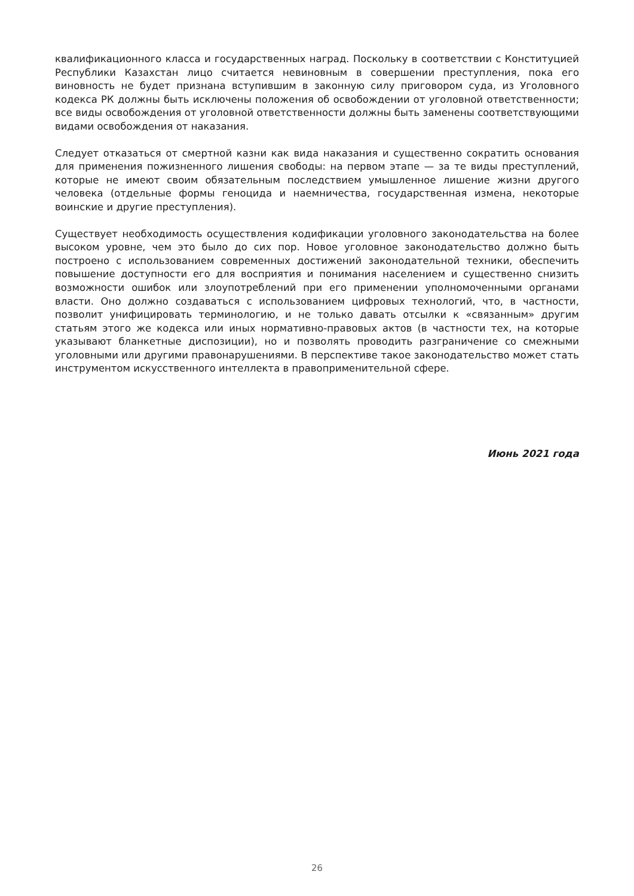квалификационного класса и государственных наград. Поскольку в соответствии с Конституцией Республики Казахстан лицо считается невиновным в совершении преступления, пока его виновность не будет признана вступившим в законную силу приговором суда, из Уголовного кодекса РК должны быть исключены положения об освобождении от уголовной ответственности; все виды освобождения от уголовной ответственности должны быть заменены соответствующими видами освобождения от наказания.
Следует отказаться от смертной казни как вида наказания и существенно сократить основания для применения пожизненного лишения свободы: на первом этапе — за те виды преступлений, которые не имеют своим обязательным последствием умышленное лишение жизни другого человека (отдельные формы геноцида и наемничества, государственная измена, некоторые воинские и другие преступления).
Существует необходимость осуществления кодификации уголовного законодательства на более высоком уровне, чем это было до сих пор. Новое уголовное законодательство должно быть построено с использованием современных достижений законодательной техники, обеспечить повышение доступности его для восприятия и понимания населением и существенно снизить возможности ошибок или злоупотреблений при его применении уполномоченными органами власти. Оно должно создаваться с использованием цифровых технологий, что, в частности, позволит унифицировать терминологию, и не только давать отсылки к «связанным» другим статьям этого же кодекса или иных нормативно-правовых актов (в частности тех, на которые указывают бланкетные диспозиции), но и позволять проводить разграничение со смежными уголовными или другими правонарушениями. В перспективе такое законодательство может стать инструментом искусственного интеллекта в правоприменительной сфере.
Июнь 2021 года
26